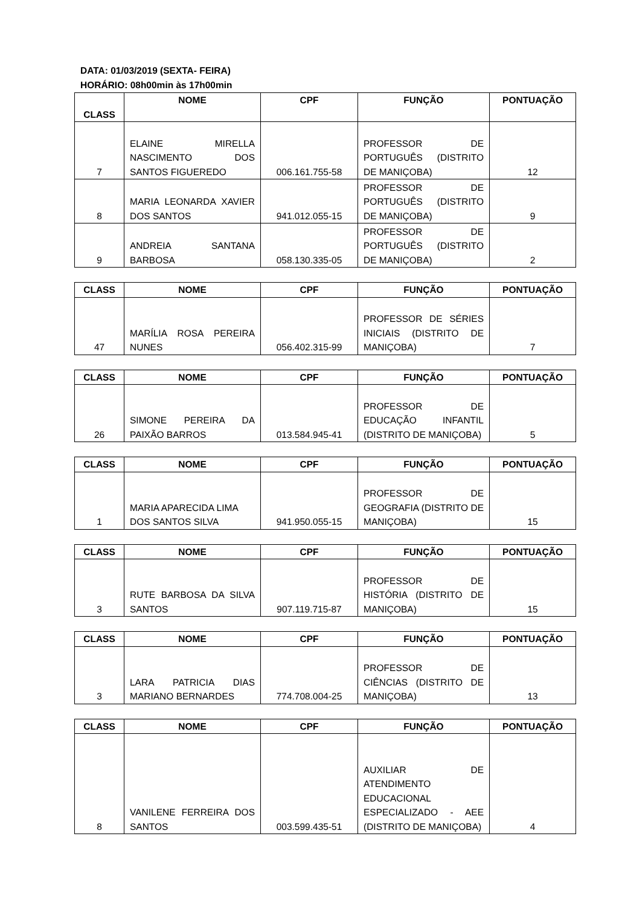DATA: 01/03/2019 (SEXTA- FEIRA)
HORÁRIO: 08h00min às 17h00min
| CLASS | NOME | CPF | FUNÇÃO | PONTUAÇÃO |
| --- | --- | --- | --- | --- |
| 7 | ELAINE MIRELLA NASCIMENTO DOS SANTOS FIGUEREDO | 006.161.755-58 | PROFESSOR DE PORTUGUÊS (DISTRITO DE MANIÇOBA) | 12 |
| 8 | MARIA LEONARDA XAVIER DOS SANTOS | 941.012.055-15 | PROFESSOR DE PORTUGUÊS (DISTRITO DE MANIÇOBA) | 9 |
| 9 | ANDREIA SANTANA BARBOSA | 058.130.335-05 | PROFESSOR DE PORTUGUÊS (DISTRITO DE MANIÇOBA) | 2 |
| CLASS | NOME | CPF | FUNÇÃO | PONTUAÇÃO |
| --- | --- | --- | --- | --- |
| 47 | MARÍLIA ROSA PEREIRA NUNES | 056.402.315-99 | PROFESSOR DE SÉRIES INICIAIS (DISTRITO DE MANIÇOBA) | 7 |
| CLASS | NOME | CPF | FUNÇÃO | PONTUAÇÃO |
| --- | --- | --- | --- | --- |
| 26 | SIMONE PEREIRA DA PAIXÃO BARROS | 013.584.945-41 | PROFESSOR DE EDUCAÇÃO INFANTIL (DISTRITO DE MANIÇOBA) | 5 |
| CLASS | NOME | CPF | FUNÇÃO | PONTUAÇÃO |
| --- | --- | --- | --- | --- |
| 1 | MARIA APARECIDA LIMA DOS SANTOS SILVA | 941.950.055-15 | PROFESSOR DE GEOGRAFIA (DISTRITO DE MANIÇOBA) | 15 |
| CLASS | NOME | CPF | FUNÇÃO | PONTUAÇÃO |
| --- | --- | --- | --- | --- |
| 3 | RUTE BARBOSA DA SILVA SANTOS | 907.119.715-87 | PROFESSOR DE HISTÓRIA (DISTRITO DE MANIÇOBA) | 15 |
| CLASS | NOME | CPF | FUNÇÃO | PONTUAÇÃO |
| --- | --- | --- | --- | --- |
| 3 | LARA PATRICIA DIAS MARIANO BERNARDES | 774.708.004-25 | PROFESSOR DE CIÊNCIAS (DISTRITO DE MANIÇOBA) | 13 |
| CLASS | NOME | CPF | FUNÇÃO | PONTUAÇÃO |
| --- | --- | --- | --- | --- |
| 8 | VANILENE FERREIRA DOS SANTOS | 003.599.435-51 | AUXILIAR DE ATENDIMENTO EDUCACIONAL ESPECIALIZADO - AEE (DISTRITO DE MANIÇOBA) | 4 |